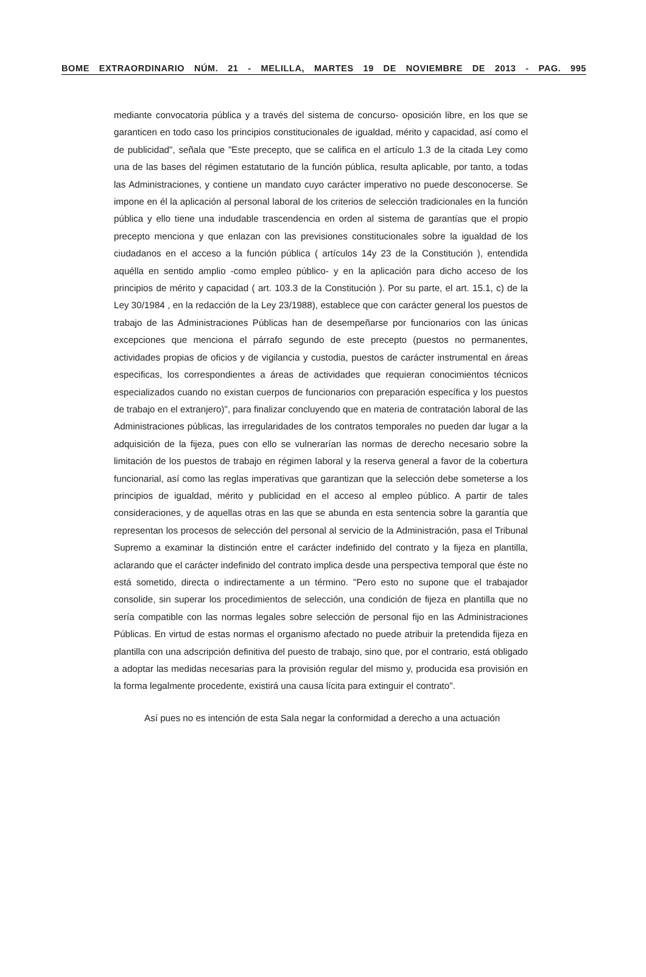BOME EXTRAORDINARIO NÚM. 21 - MELILLA, MARTES 19 DE NOVIEMBRE DE 2013 - PAG. 995
mediante convocatoria pública y a través del sistema de concurso- oposición libre, en los que se garanticen en todo caso los principios constitucionales de igualdad, mérito y capacidad, así como el de publicidad", señala que "Este precepto, que se califica en el artículo 1.3 de la citada Ley como una de las bases del régimen estatutario de la función pública, resulta aplicable, por tanto, a todas las Administraciones, y contiene un mandato cuyo carácter imperativo no puede desconocerse. Se impone en él la aplicación al personal laboral de los criterios de selección tradicionales en la función pública y ello tiene una indudable trascendencia en orden al sistema de garantías que el propio precepto menciona y que enlazan con las previsiones constitucionales sobre la igualdad de los ciudadanos en el acceso a la función pública ( artículos 14y 23 de la Constitución ), entendida aquélla en sentido amplio -como empleo público- y en la aplicación para dicho acceso de los principios de mérito y capacidad ( art. 103.3 de la Constitución ). Por su parte, el art. 15.1, c) de la Ley 30/1984 , en la redacción de la Ley 23/1988), establece que con carácter general los puestos de trabajo de las Administraciones Públicas han de desempeñarse por funcionarios con las únicas excepciones que menciona el párrafo segundo de este precepto (puestos no permanentes, actividades propias de oficios y de vigilancia y custodia, puestos de carácter instrumental en áreas especificas, los correspondientes a áreas de actividades que requieran conocimientos técnicos especializados cuando no existan cuerpos de funcionarios con preparación específica y los puestos de trabajo en el extranjero)", para finalizar concluyendo que en materia de contratación laboral de las Administraciones públicas, las irregularidades de los contratos temporales no pueden dar lugar a la adquisición de la fijeza, pues con ello se vulnerarían las normas de derecho necesario sobre la limitación de los puestos de trabajo en régimen laboral y la reserva general a favor de la cobertura funcionarial, así como las reglas imperativas que garantizan que la selección debe someterse a los principios de igualdad, mérito y publicidad en el acceso al empleo público. A partir de tales consideraciones, y de aquellas otras en las que se abunda en esta sentencia sobre la garantía que representan los procesos de selección del personal al servicio de la Administración, pasa el Tribunal Supremo a examinar la distinción entre el carácter indefinido del contrato y la fijeza en plantilla, aclarando que el carácter indefinido del contrato implica desde una perspectiva temporal que éste no está sometido, directa o indirectamente a un término. "Pero esto no supone que el trabajador consolide, sin superar los procedimientos de selección, una condición de fijeza en plantilla que no sería compatible con las normas legales sobre selección de personal fijo en las Administraciones Públicas. En virtud de estas normas el organismo afectado no puede atribuir la pretendida fijeza en plantilla con una adscripción definitiva del puesto de trabajo, sino que, por el contrario, está obligado a adoptar las medidas necesarias para la provisión regular del mismo y, producida esa provisión en la forma legalmente procedente, existirá una causa lícita para extinguir el contrato".
Así pues no es intención de esta Sala negar la conformidad a derecho a una actuación